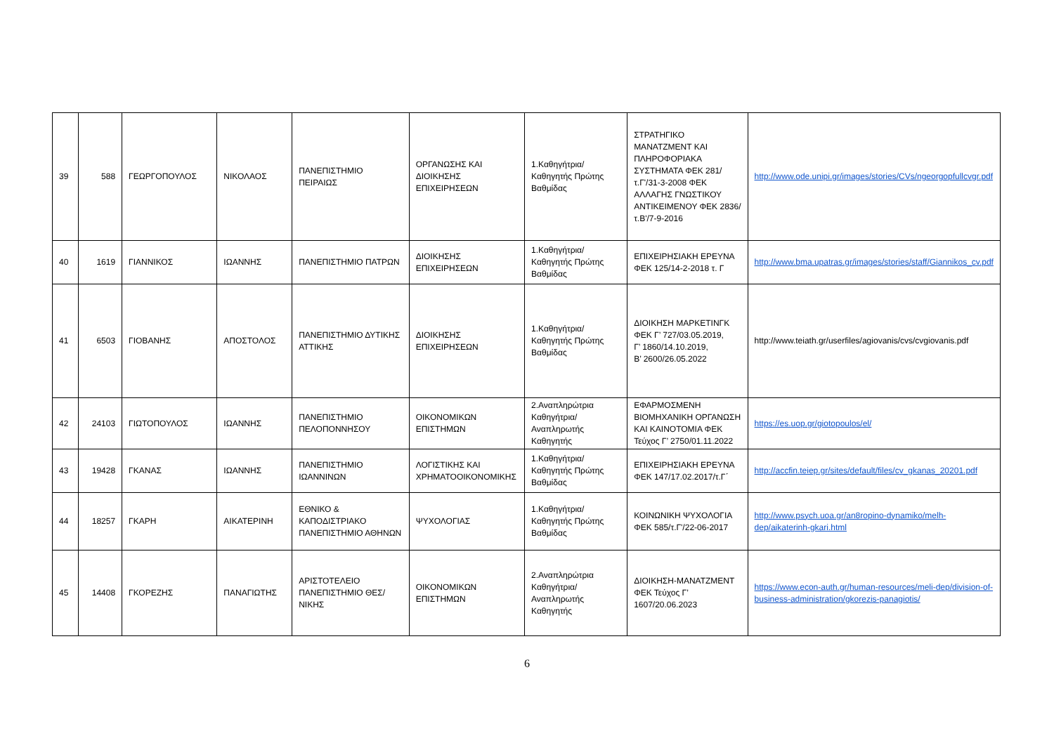| 39 | 588 | ΓΕΩΡΓΟΠΟΥΛΟΣ | ΝΙΚΟΛΑΟΣ | ΠΑΝΕΠΙΣΤΗΜΙΟ ΠΕΙΡΑΙΩΣ | ΟΡΓΑΝΩΣΗΣ ΚΑΙ ΔΙΟΙΚΗΣΗΣ ΕΠΙΧΕΙΡΗΣΕΩΝ | 1.Καθηγήτρια/Καθηγητής Πρώτης Βαθμίδας | ΣΤΡΑΤΗΓΙΚΟ ΜΑΝΑΤΖΜΕΝΤ ΚΑΙ ΠΛΗΡΟΦΟΡΙΑΚΑ ΣΥΣΤΗΜΑΤΑ ΦΕΚ 281/τ.Γ'/31-3-2008 ΦΕΚ ΑΛΛΑΓΗΣ ΓΝΩΣΤΙΚΟΥ ΑΝΤΙΚΕΙΜΕΝΟΥ ΦΕΚ 2836/τ.Β'/7-9-2016 | http://www.ode.unipi.gr/images/stories/CVs/ngeorgopfullcvgr.pdf |
| 40 | 1619 | ΓΙΑΝΝΙΚΟΣ | ΙΩΑΝΝΗΣ | ΠΑΝΕΠΙΣΤΗΜΙΟ ΠΑΤΡΩΝ | ΔΙΟΙΚΗΣΗΣ ΕΠΙΧΕΙΡΗΣΕΩΝ | 1.Καθηγήτρια/Καθηγητής Πρώτης Βαθμίδας | ΕΠΙΧΕΙΡΗΣΙΑΚΗ ΕΡΕΥΝΑ ΦΕΚ 125/14-2-2018 τ. Γ | http://www.bma.upatras.gr/images/stories/staff/Giannikos_cv.pdf |
| 41 | 6503 | ΓΙΟΒΑΝΗΣ | ΑΠΟΣΤΟΛΟΣ | ΠΑΝΕΠΙΣΤΗΜΙΟ ΔΥΤΙΚΗΣ ΑΤΤΙΚΗΣ | ΔΙΟΙΚΗΣΗΣ ΕΠΙΧΕΙΡΗΣΕΩΝ | 1.Καθηγήτρια/Καθηγητής Πρώτης Βαθμίδας | ΔΙΟΙΚΗΣΗ ΜΑΡΚΕΤΙΝΓΚ ΦΕΚ Γ’ 727/03.05.2019, Γ’ 1860/14.10.2019, Β’ 2600/26.05.2022 | http://www.teiath.gr/userfiles/agiovanis/cvs/cvgiovanis.pdf |
| 42 | 24103 | ΓΙΩΤΟΠΟΥΛΟΣ | ΙΩΑΝΝΗΣ | ΠΑΝΕΠΙΣΤΗΜΙΟ ΠΕΛΟΠΟΝΝΗΣΟΥ | ΟΙΚΟΝΟΜΙΚΩΝ ΕΠΙΣΤΗΜΩΝ | 2.Αναπληρώτρια Καθηγήτρια/Αναπληρωτής Καθηγητής | ΕΦΑΡΜΟΣΜΕΝΗ ΒΙΟΜΗΧΑΝΙΚΗ ΟΡΓΑΝΩΣΗ ΚΑΙ ΚΑΙΝΟΤΟΜΙΑ ΦΕΚ Τεύχος Γ’ 2750/01.11.2022 | https://es.uop.gr/giotopoulos/el/ |
| 43 | 19428 | ΓΚΑΝΑΣ | ΙΩΑΝΝΗΣ | ΠΑΝΕΠΙΣΤΗΜΙΟ ΙΩΑΝΝΙΝΩΝ | ΛΟΓΙΣΤΙΚΗΣ ΚΑΙ ΧΡΗΜΑΤΟΟΙΚΟΝΟΜΙΚΗΣ | 1.Καθηγήτρια/Καθηγητής Πρώτης Βαθμίδας | ΕΠΙΧΕΙΡΗΣΙΑΚΗ ΕΡΕΥΝΑ ΦΕΚ 147/17.02.2017/τ.Γ΄ | http://accfin.teiep.gr/sites/default/files/cv_gkanas_20201.pdf |
| 44 | 18257 | ΓΚΑΡΗ | ΑΙΚΑΤΕΡΙΝΗ | ΕΘΝΙΚΟ & ΚΑΠΟΔΙΣΤΡΙΑΚΟ ΠΑΝΕΠΙΣΤΗΜΙΟ ΑΘΗΝΩΝ | ΨΥΧΟΛΟΓΙΑΣ | 1.Καθηγήτρια/Καθηγητής Πρώτης Βαθμίδας | ΚΟΙΝΩΝΙΚΗ ΨΥΧΟΛΟΓΙΑ ΦΕΚ 585/τ.Γ'/22-06-2017 | http://www.psych.uoa.gr/an8ropino-dynamiko/melh-dep/aikaterinh-gkari.html |
| 45 | 14408 | ΓΚΟΡΕΖΗΣ | ΠΑΝΑΓΙΩΤΗΣ | ΑΡΙΣΤΟΤΕΛΕΙΟ ΠΑΝΕΠΙΣΤΗΜΙΟ ΘΕΣ/ΝΙΚΗΣ | ΟΙΚΟΝΟΜΙΚΩΝ ΕΠΙΣΤΗΜΩΝ | 2.Αναπληρώτρια Καθηγήτρια/Αναπληρωτής Καθηγητής | ΔΙΟΙΚΗΣΗ-ΜΑΝΑΤΖΜΕΝΤ ΦΕΚ Τεύχος Γ’ 1607/20.06.2023 | https://www.econ-auth.gr/human-resources/meli-dep/division-of-business-administration/gkorezis-panagiotis/ |
6